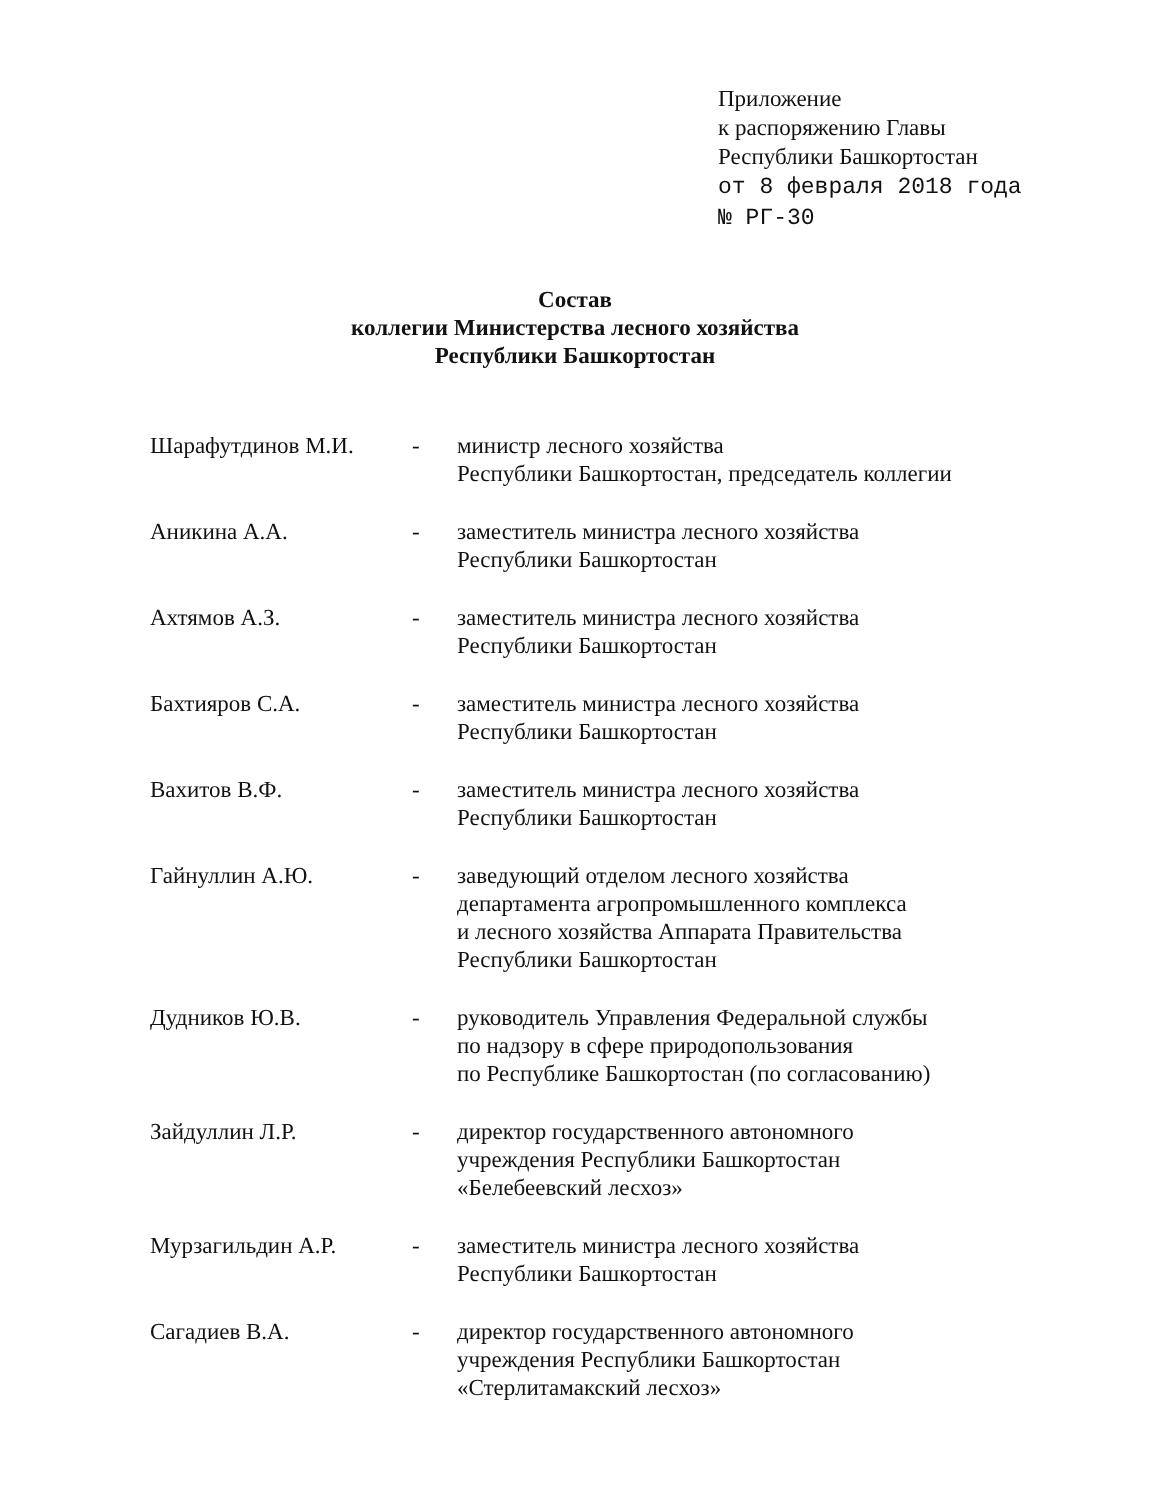Приложение
к распоряжению Главы
Республики Башкортостан
от 8 февраля 2018 года
№ РГ-30
Состав
коллегии Министерства лесного хозяйства
Республики Башкортостан
Шарафутдинов М.И. - министр лесного хозяйства
Республики Башкортостан, председатель коллегии
Аникина А.А. - заместитель министра лесного хозяйства
Республики Башкортостан
Ахтямов А.З. - заместитель министра лесного хозяйства
Республики Башкортостан
Бахтияров С.А. - заместитель министра лесного хозяйства
Республики Башкортостан
Вахитов В.Ф. - заместитель министра лесного хозяйства
Республики Башкортостан
Гайнуллин А.Ю. - заведующий отделом лесного хозяйства
департамента агропромышленного комплекса
и лесного хозяйства Аппарата Правительства
Республики Башкортостан
Дудников Ю.В. - руководитель Управления Федеральной службы
по надзору в сфере природопользования
по Республике Башкортостан (по согласованию)
Зайдуллин Л.Р. - директор государственного автономного
учреждения Республики Башкортостан
«Белебеевский лесхоз»
Мурзагильдин А.Р. - заместитель министра лесного хозяйства
Республики Башкортостан
Сагадиев В.А. - директор государственного автономного
учреждения Республики Башкортостан
«Стерлитамакский лесхоз»